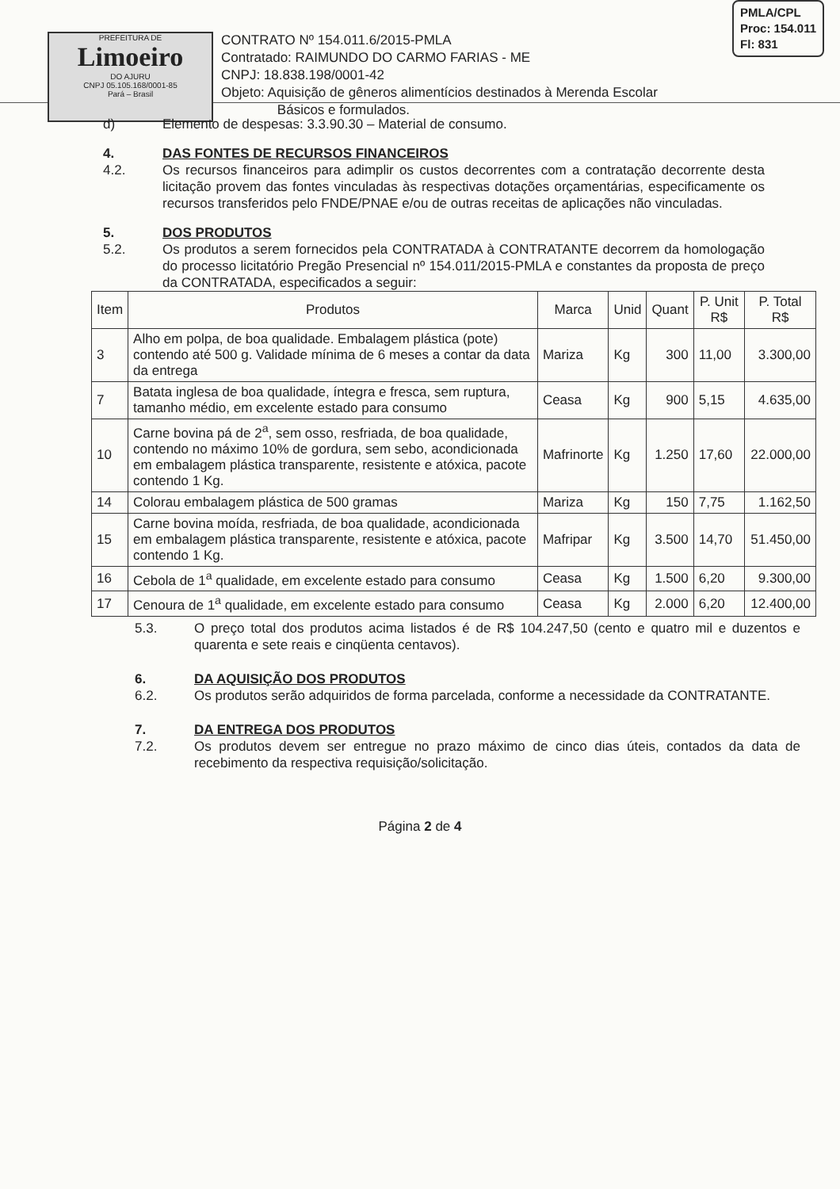PREFEITURA DE
Limoeiro
DO AJURU
CNPJ 05.105.168/0001-85
Pará – Brasil
CONTRATO Nº 154.011.6/2015-PMLA
Contratado: RAIMUNDO DO CARMO FARIAS - ME
CNPJ: 18.838.198/0001-42
Objeto: Aquisição de gêneros alimentícios destinados à Merenda Escolar
Básicos e formulados.
PMLA/CPL
Proc: 154.011
Fl: 831
d) Elemento de despesas: 3.3.90.30 – Material de consumo.
4.
4.2.
DAS FONTES DE RECURSOS FINANCEIROS
Os recursos financeiros para adimplir os custos decorrentes com a contratação decorrente desta licitação provem das fontes vinculadas às respectivas dotações orçamentárias, especificamente os recursos transferidos pelo FNDE/PNAE e/ou de outras receitas de aplicações não vinculadas.
5.
5.2.
DOS PRODUTOS
Os produtos a serem fornecidos pela CONTRATADA à CONTRATANTE decorrem da homologação do processo licitatório Pregão Presencial nº 154.011/2015-PMLA e constantes da proposta de preço da CONTRATADA, especificados a seguir:
| Item | Produtos | Marca | Unid | Quant | P. Unit R$ | P. Total R$ |
| --- | --- | --- | --- | --- | --- | --- |
| 3 | Alho em polpa, de boa qualidade. Embalagem plástica (pote) contendo até 500 g. Validade mínima de 6 meses a contar da data da entrega | Mariza | Kg | 300 | 11,00 | 3.300,00 |
| 7 | Batata inglesa de boa qualidade, íntegra e fresca, sem ruptura, tamanho médio, em excelente estado para consumo | Ceasa | Kg | 900 | 5,15 | 4.635,00 |
| 10 | Carne bovina pá de 2<sup>a</sup>, sem osso, resfriada, de boa qualidade, contendo no máximo 10% de gordura, sem sebo, acondicionada em embalagem plástica transparente, resistente e atóxica, pacote contendo 1 Kg. | Mafrinorte | Kg | 1.250 | 17,60 | 22.000,00 |
| 14 | Colorau embalagem plástica de 500 gramas | Mariza | Kg | 150 | 7,75 | 1.162,50 |
| 15 | Carne bovina moída, resfriada, de boa qualidade, acondicionada em embalagem plástica transparente, resistente e atóxica, pacote contendo 1 Kg. | Mafripar | Kg | 3.500 | 14,70 | 51.450,00 |
| 16 | Cebola de 1<sup>a</sup> qualidade, em excelente estado para consumo | Ceasa | Kg | 1.500 | 6,20 | 9.300,00 |
| 17 | Cenoura de 1<sup>a</sup> qualidade, em excelente estado para consumo | Ceasa | Kg | 2.000 | 6,20 | 12.400,00 |
5.3. O preço total dos produtos acima listados é de R$ 104.247,50 (cento e quatro mil e duzentos e quarenta e sete reais e cinqüenta centavos).
6.
6.2.
DA AQUISIÇÃO DOS PRODUTOS
Os produtos serão adquiridos de forma parcelada, conforme a necessidade da CONTRATANTE.
7.
7.2.
DA ENTREGA DOS PRODUTOS
Os produtos devem ser entregue no prazo máximo de cinco dias úteis, contados da data de recebimento da respectiva requisição/solicitação.
Página 2 de 4